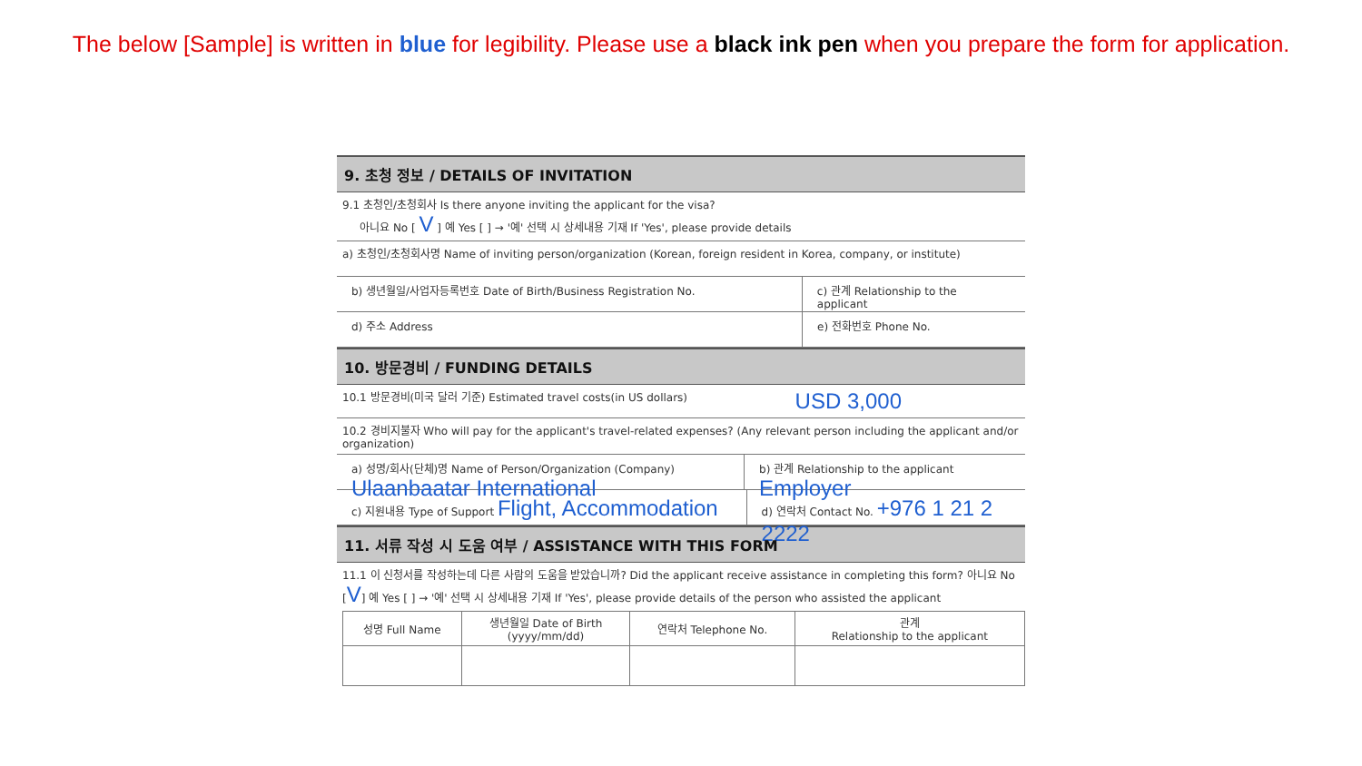The below [Sample] is written in blue for legibility. Please use a black ink pen when you prepare the form for application.
9. 초청 정보 / DETAILS OF INVITATION
9.1 초청인/초청회사 Is there anyone inviting the applicant for the visa?
아니요 No [ V ] 예 Yes [ ] → '예' 선택 시 상세내용 기재 If 'Yes', please provide details
a) 초청인/초청회사명 Name of inviting person/organization (Korean, foreign resident in Korea, company, or institute)
b) 생년월일/사업자등록번호 Date of Birth/Business Registration No. c) 관계 Relationship to the applicant
d) 주소 Address e) 전화번호 Phone No.
10. 방문경비 / FUNDING DETAILS
10.1 방문경비(미국 달러 기준) Estimated travel costs(in US dollars) USD 3,000
10.2 경비지불자 Who will pay for the applicant's travel-related expenses? (Any relevant person including the applicant and/or organization)
a) 성명/회사(단체)명 Name of Person/Organization (Company) Ulaanbaatar International
b) 관계 Relationship to the applicant Employer
c) 지원내용 Type of Support Flight, Accommodation
d) 연락처 Contact No. +976 1 21 2 2222
11. 서류 작성 시 도움 여부 / ASSISTANCE WITH THIS FORM
11.1 이 신청서를 작성하는데 다른 사람의 도움을 받았습니까? Did the applicant receive assistance in completing this form? 아니요 No [V] 예 Yes [ ] → '예' 선택 시 상세내용 기재 If 'Yes', please provide details of the person who assisted the applicant
| 성명 Full Name | 생년월일 Date of Birth (yyyy/mm/dd) | 연락처 Telephone No. | 관계 Relationship to the applicant |
| --- | --- | --- | --- |